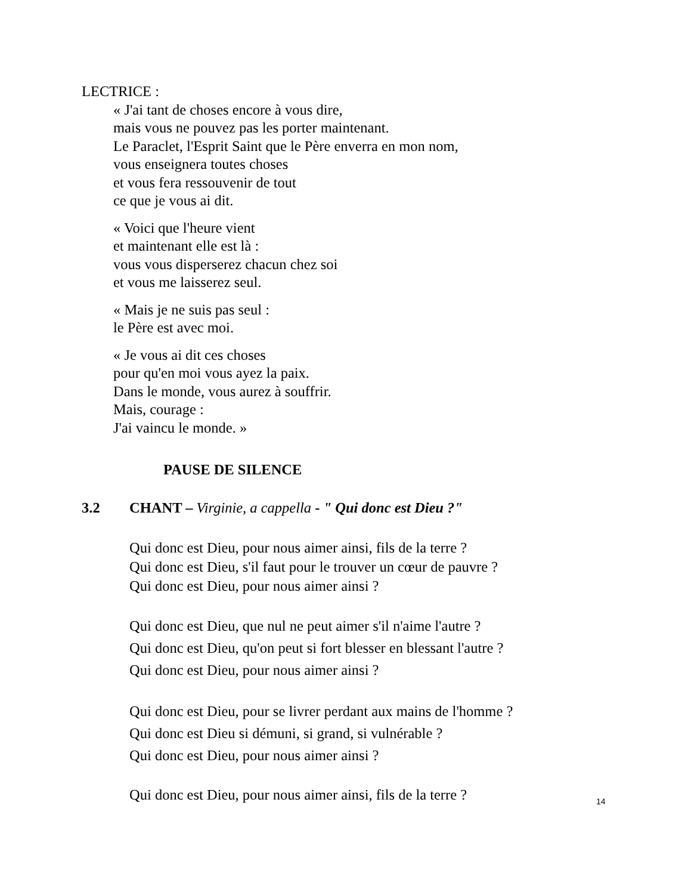LECTRICE :
« J'ai tant de choses encore à vous dire,
mais vous ne pouvez pas les porter maintenant.
Le Paraclet, l'Esprit Saint que le Père enverra en mon nom,
vous enseignera toutes choses
et vous fera ressouvenir de tout
ce que je vous ai dit.
« Voici que l'heure vient
et maintenant elle est là :
vous vous disperserez chacun chez soi
et vous me laisserez seul.
« Mais je ne suis pas seul :
le Père est avec moi.
« Je vous ai dit ces choses
pour qu'en moi vous ayez la paix.
Dans le monde, vous aurez à souffrir.
Mais, courage :
J'ai vaincu le monde. »
PAUSE DE SILENCE
3.2 CHANT – Virginie, a cappella - " Qui donc est Dieu ?"
Qui donc est Dieu, pour nous aimer ainsi, fils de la terre ?
Qui donc est Dieu, s'il faut pour le trouver un cœur de pauvre ?
Qui donc est Dieu, pour nous aimer ainsi ?
Qui donc est Dieu, que nul ne peut aimer s'il n'aime l'autre ?
Qui donc est Dieu, qu'on peut si fort blesser en blessant l'autre ?
Qui donc est Dieu, pour nous aimer ainsi ?
Qui donc est Dieu, pour se livrer perdant aux mains de l'homme ?
Qui donc est Dieu si démuni, si grand, si vulnérable ?
Qui donc est Dieu, pour nous aimer ainsi ?
Qui donc est Dieu, pour nous aimer ainsi, fils de la terre ?
14